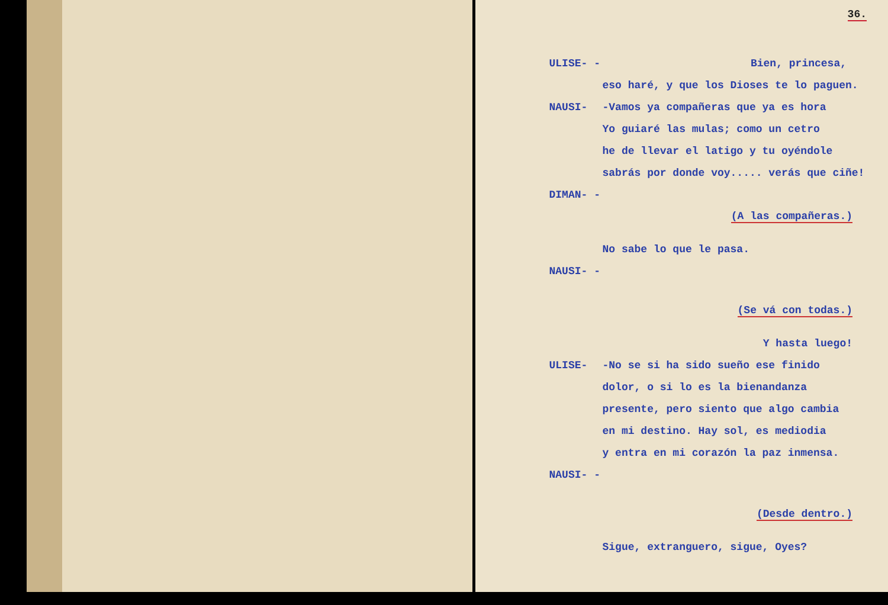36.
ULISE- - Bien, princesa,
eso haré, y que los Dioses te lo paguen.
NAUSI- -Vamos ya compañeras que ya es hora
Yo guiaré las mulas; como un cetro
he de llevar el latigo y tu oyéndole
sabrás por donde voy..... verás que ciñe!
DIMAN- -
(A las compañeras.)
No sabe lo que le pasa.
NAUSI- -
(Se vá con todas.)
Y hasta luego!
ULISE- -No se si ha sido sueño ese finido
dolor, o si lo es la bienandanza
presente, pero siento que algo cambia
en mi destino. Hay sol, es mediodia
y entra en mi corazón la paz inmensa.
NAUSI- -
(Desde dentro.)
Sigue, extranguero, sigue, Oyes?